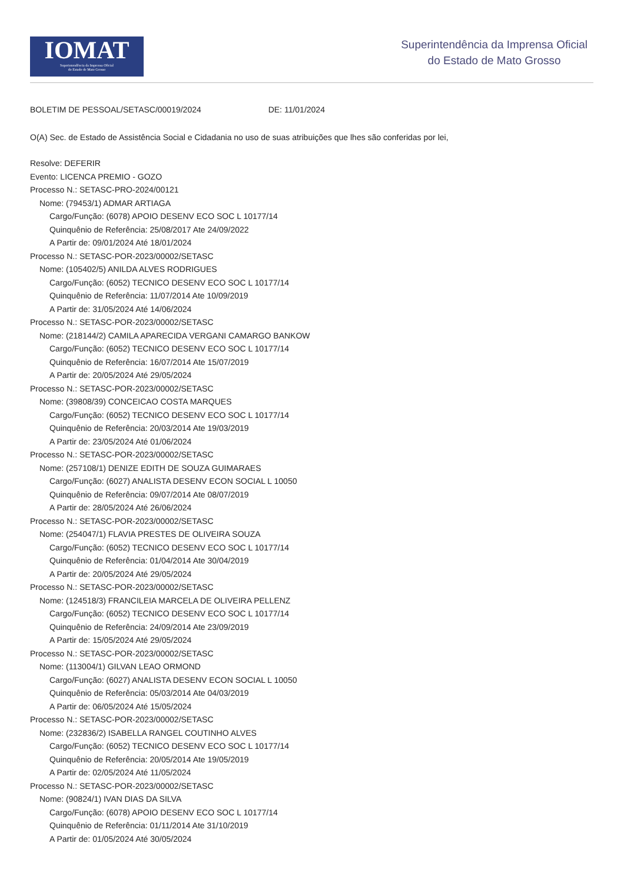IOMAT
Superintendência da Imprensa Oficial
do Estado de Mato Grosso
Superintendência da Imprensa Oficial
do Estado de Mato Grosso
BOLETIM DE PESSOAL/SETASC/00019/2024 DE: 11/01/2024
O(A) Sec. de Estado de Assistência Social e Cidadania no uso de suas atribuições que lhes são conferidas por lei,
Resolve: DEFERIR
Evento: LICENCA PREMIO - GOZO
Processo N.: SETASC-PRO-2024/00121
Nome: (79453/1) ADMAR ARTIAGA
Cargo/Função: (6078) APOIO DESENV ECO SOC L 10177/14
Quinquênio de Referência: 25/08/2017 Ate 24/09/2022
A Partir de: 09/01/2024 Até 18/01/2024
Processo N.: SETASC-POR-2023/00002/SETASC
Nome: (105402/5) ANILDA ALVES RODRIGUES
Cargo/Função: (6052) TECNICO DESENV ECO SOC L 10177/14
Quinquênio de Referência: 11/07/2014 Ate 10/09/2019
A Partir de: 31/05/2024 Até 14/06/2024
Processo N.: SETASC-POR-2023/00002/SETASC
Nome: (218144/2) CAMILA APARECIDA VERGANI CAMARGO BANKOW
Cargo/Função: (6052) TECNICO DESENV ECO SOC L 10177/14
Quinquênio de Referência: 16/07/2014 Ate 15/07/2019
A Partir de: 20/05/2024 Até 29/05/2024
Processo N.: SETASC-POR-2023/00002/SETASC
Nome: (39808/39) CONCEICAO COSTA MARQUES
Cargo/Função: (6052) TECNICO DESENV ECO SOC L 10177/14
Quinquênio de Referência: 20/03/2014 Ate 19/03/2019
A Partir de: 23/05/2024 Até 01/06/2024
Processo N.: SETASC-POR-2023/00002/SETASC
Nome: (257108/1) DENIZE EDITH DE SOUZA GUIMARAES
Cargo/Função: (6027) ANALISTA DESENV ECON SOCIAL L 10050
Quinquênio de Referência: 09/07/2014 Ate 08/07/2019
A Partir de: 28/05/2024 Até 26/06/2024
Processo N.: SETASC-POR-2023/00002/SETASC
Nome: (254047/1) FLAVIA PRESTES DE OLIVEIRA SOUZA
Cargo/Função: (6052) TECNICO DESENV ECO SOC L 10177/14
Quinquênio de Referência: 01/04/2014 Ate 30/04/2019
A Partir de: 20/05/2024 Até 29/05/2024
Processo N.: SETASC-POR-2023/00002/SETASC
Nome: (124518/3) FRANCILEIA MARCELA DE OLIVEIRA PELLENZ
Cargo/Função: (6052) TECNICO DESENV ECO SOC L 10177/14
Quinquênio de Referência: 24/09/2014 Ate 23/09/2019
A Partir de: 15/05/2024 Até 29/05/2024
Processo N.: SETASC-POR-2023/00002/SETASC
Nome: (113004/1) GILVAN LEAO ORMOND
Cargo/Função: (6027) ANALISTA DESENV ECON SOCIAL L 10050
Quinquênio de Referência: 05/03/2014 Ate 04/03/2019
A Partir de: 06/05/2024 Até 15/05/2024
Processo N.: SETASC-POR-2023/00002/SETASC
Nome: (232836/2) ISABELLA RANGEL COUTINHO ALVES
Cargo/Função: (6052) TECNICO DESENV ECO SOC L 10177/14
Quinquênio de Referência: 20/05/2014 Ate 19/05/2019
A Partir de: 02/05/2024 Até 11/05/2024
Processo N.: SETASC-POR-2023/00002/SETASC
Nome: (90824/1) IVAN DIAS DA SILVA
Cargo/Função: (6078) APOIO DESENV ECO SOC L 10177/14
Quinquênio de Referência: 01/11/2014 Ate 31/10/2019
A Partir de: 01/05/2024 Até 30/05/2024